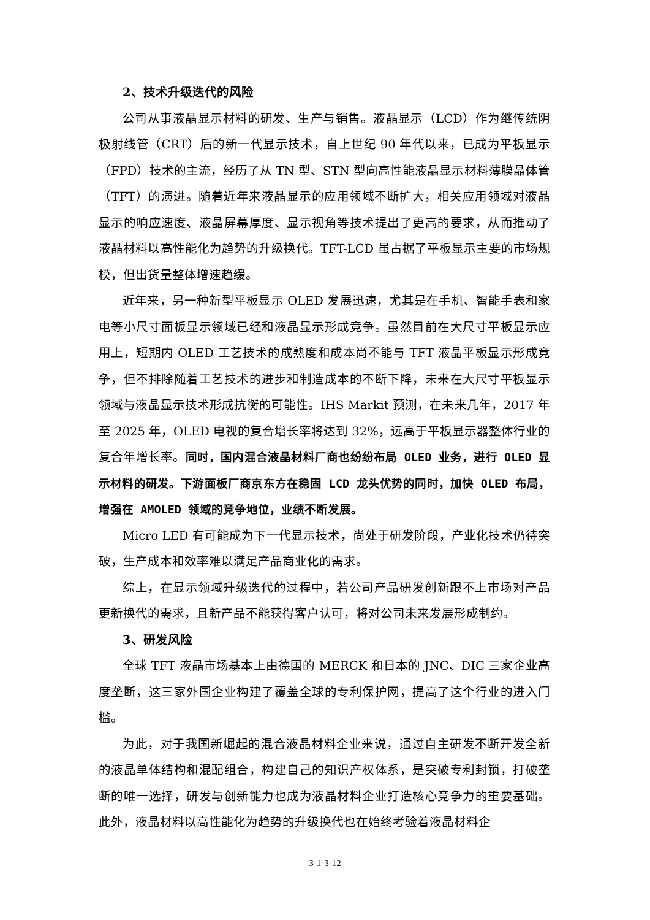2、技术升级迭代的风险
公司从事液晶显示材料的研发、生产与销售。液晶显示（LCD）作为继传统阴极射线管（CRT）后的新一代显示技术，自上世纪 90 年代以来，已成为平板显示（FPD）技术的主流，经历了从 TN 型、STN 型向高性能液晶显示材料薄膜晶体管（TFT）的演进。随着近年来液晶显示的应用领域不断扩大，相关应用领域对液晶显示的响应速度、液晶屏幕厚度、显示视角等技术提出了更高的要求，从而推动了液晶材料以高性能化为趋势的升级换代。TFT-LCD 虽占据了平板显示主要的市场规模，但出货量整体增速趋缓。
近年来，另一种新型平板显示 OLED 发展迅速，尤其是在手机、智能手表和家电等小尺寸面板显示领域已经和液晶显示形成竞争。虽然目前在大尺寸平板显示应用上，短期内 OLED 工艺技术的成熟度和成本尚不能与 TFT 液晶平板显示形成竞争，但不排除随着工艺技术的进步和制造成本的不断下降，未来在大尺寸平板显示领域与液晶显示技术形成抗衡的可能性。IHS Markit 预测，在未来几年，2017 年至 2025 年，OLED 电视的复合增长率将达到 32%，远高于平板显示器整体行业的复合年增长率。同时，国内混合液晶材料厂商也纷纷布局 OLED 业务，进行 OLED 显示材料的研发。下游面板厂商京东方在稳固 LCD 龙头优势的同时，加快 OLED 布局，增强在 AMOLED 领域的竞争地位，业绩不断发展。
Micro LED 有可能成为下一代显示技术，尚处于研发阶段，产业化技术仍待突破，生产成本和效率难以满足产品商业化的需求。
综上，在显示领域升级迭代的过程中，若公司产品研发创新跟不上市场对产品更新换代的需求，且新产品不能获得客户认可，将对公司未来发展形成制约。
3、研发风险
全球 TFT 液晶市场基本上由德国的 MERCK 和日本的 JNC、DIC 三家企业高度垄断，这三家外国企业构建了覆盖全球的专利保护网，提高了这个行业的进入门槛。
为此，对于我国新崛起的混合液晶材料企业来说，通过自主研发不断开发全新的液晶单体结构和混配组合，构建自己的知识产权体系，是突破专利封锁，打破垄断的唯一选择，研发与创新能力也成为液晶材料企业打造核心竞争力的重要基础。此外，液晶材料以高性能化为趋势的升级换代也在始终考验着液晶材料企
3-1-3-12